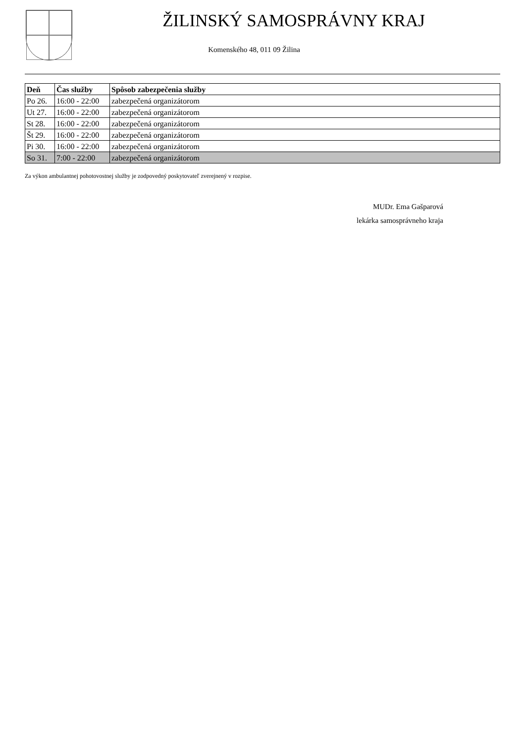ŽILINSKÝ SAMOSPRÁVNY KRAJ
Komenského 48, 011 09 Žilina
| Deň | Čas služby | Spôsob zabezpečenia služby |
| --- | --- | --- |
| Po 26. | 16:00 - 22:00 | zabezpečená organizátorom |
| Ut 27. | 16:00 - 22:00 | zabezpečená organizátorom |
| St 28. | 16:00 - 22:00 | zabezpečená organizátorom |
| Št 29. | 16:00 - 22:00 | zabezpečená organizátorom |
| Pi 30. | 16:00 - 22:00 | zabezpečená organizátorom |
| So 31. | 7:00 - 22:00 | zabezpečená organizátorom |
Za výkon ambulantnej pohotovostnej služby je zodpovedný poskytovateľ zverejnený v rozpise.
MUDr. Ema Gašparová
lekárka samosprávneho kraja